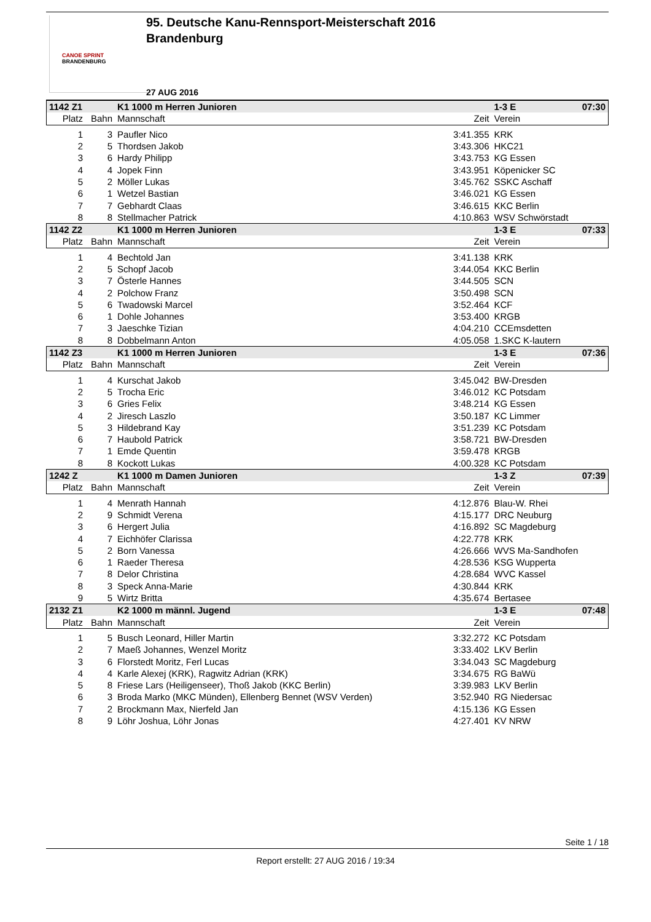CANOE SPRINT
BRANDENBURG
95. Deutsche Kanu-Rennsport-Meisterschaft 2016
Brandenburg
27 AUG 2016
| 1142 Z1 | | K1 1000 m Herren Junioren | | 1-3 E | 07:30 |
| Platz | Bahn | Mannschaft | Zeit | Verein | |
| 1 | 3 | Paufler Nico | 3:41.355 | KRK | |
| 2 | 5 | Thordsen Jakob | 3:43.306 | HKC21 | |
| 3 | 6 | Hardy Philipp | 3:43.753 | KG Essen | |
| 4 | 4 | Jopek Finn | 3:43.951 | Köpenicker SC | |
| 5 | 2 | Möller Lukas | 3:45.762 | SSKC Aschaff | |
| 6 | 1 | Wetzel Bastian | 3:46.021 | KG Essen | |
| 7 | 7 | Gebhardt Claas | 3:46.615 | KKC Berlin | |
| 8 | 8 | Stellmacher Patrick | 4:10.863 | WSV Schwörstadt | |
| 1142 Z2 | | K1 1000 m Herren Junioren | | 1-3 E | 07:33 |
| Platz | Bahn | Mannschaft | Zeit | Verein | |
| 1 | 4 | Bechtold Jan | 3:41.138 | KRK | |
| 2 | 5 | Schopf Jacob | 3:44.054 | KKC Berlin | |
| 3 | 7 | Österle Hannes | 3:44.505 | SCN | |
| 4 | 2 | Polchow Franz | 3:50.498 | SCN | |
| 5 | 6 | Twadowski Marcel | 3:52.464 | KCF | |
| 6 | 1 | Dohle Johannes | 3:53.400 | KRGB | |
| 7 | 3 | Jaeschke Tizian | 4:04.210 | CCEmsdetten | |
| 8 | 8 | Dobbelmann Anton | 4:05.058 | 1.SKC K-lautern | |
| 1142 Z3 | | K1 1000 m Herren Junioren | | 1-3 E | 07:36 |
| Platz | Bahn | Mannschaft | Zeit | Verein | |
| 1 | 4 | Kurschat Jakob | 3:45.042 | BW-Dresden | |
| 2 | 5 | Trocha Eric | 3:46.012 | KC Potsdam | |
| 3 | 6 | Gries Felix | 3:48.214 | KG Essen | |
| 4 | 2 | Jiresch Laszlo | 3:50.187 | KC Limmer | |
| 5 | 3 | Hildebrand Kay | 3:51.239 | KC Potsdam | |
| 6 | 7 | Haubold Patrick | 3:58.721 | BW-Dresden | |
| 7 | 1 | Emde Quentin | 3:59.478 | KRGB | |
| 8 | 8 | Kockott Lukas | 4:00.328 | KC Potsdam | |
| 1242 Z | | K1 1000 m Damen Junioren | | 1-3 Z | 07:39 |
| Platz | Bahn | Mannschaft | Zeit | Verein | |
| 1 | 4 | Menrath Hannah | 4:12.876 | Blau-W. Rhei | |
| 2 | 9 | Schmidt Verena | 4:15.177 | DRC Neuburg | |
| 3 | 6 | Hergert Julia | 4:16.892 | SC Magdeburg | |
| 4 | 7 | Eichhöfer Clarissa | 4:22.778 | KRK | |
| 5 | 2 | Born Vanessa | 4:26.666 | WVS Ma-Sandhofen | |
| 6 | 1 | Raeder Theresa | 4:28.536 | KSG Wupperta | |
| 7 | 8 | Delor Christina | 4:28.684 | WVC Kassel | |
| 8 | 3 | Speck Anna-Marie | 4:30.844 | KRK | |
| 9 | 5 | Wirtz Britta | 4:35.674 | Bertasee | |
| 2132 Z1 | | K2 1000 m männl. Jugend | | 1-3 E | 07:48 |
| Platz | Bahn | Mannschaft | Zeit | Verein | |
| 1 | 5 | Busch Leonard, Hiller Martin | 3:32.272 | KC Potsdam | |
| 2 | 7 | Maeß Johannes, Wenzel Moritz | 3:33.402 | LKV Berlin | |
| 3 | 6 | Florstedt Moritz, Ferl Lucas | 3:34.043 | SC Magdeburg | |
| 4 | 4 | Karle Alexej (KRK), Ragwitz Adrian (KRK) | 3:34.675 | RG BaWü | |
| 5 | 8 | Friese Lars (Heiligenseer), Thoß Jakob (KKC Berlin) | 3:39.983 | LKV Berlin | |
| 6 | 3 | Broda Marko (MKC Münden), Ellenberg Bennet (WSV Verden) | 3:52.940 | RG Niedersac | |
| 7 | 2 | Brockmann Max, Nierfeld Jan | 4:15.136 | KG Essen | |
| 8 | 9 | Löhr Joshua, Löhr Jonas | 4:27.401 | KV NRW | |
Seite 1 / 18
Report erstellt: 27 AUG 2016 / 19:34